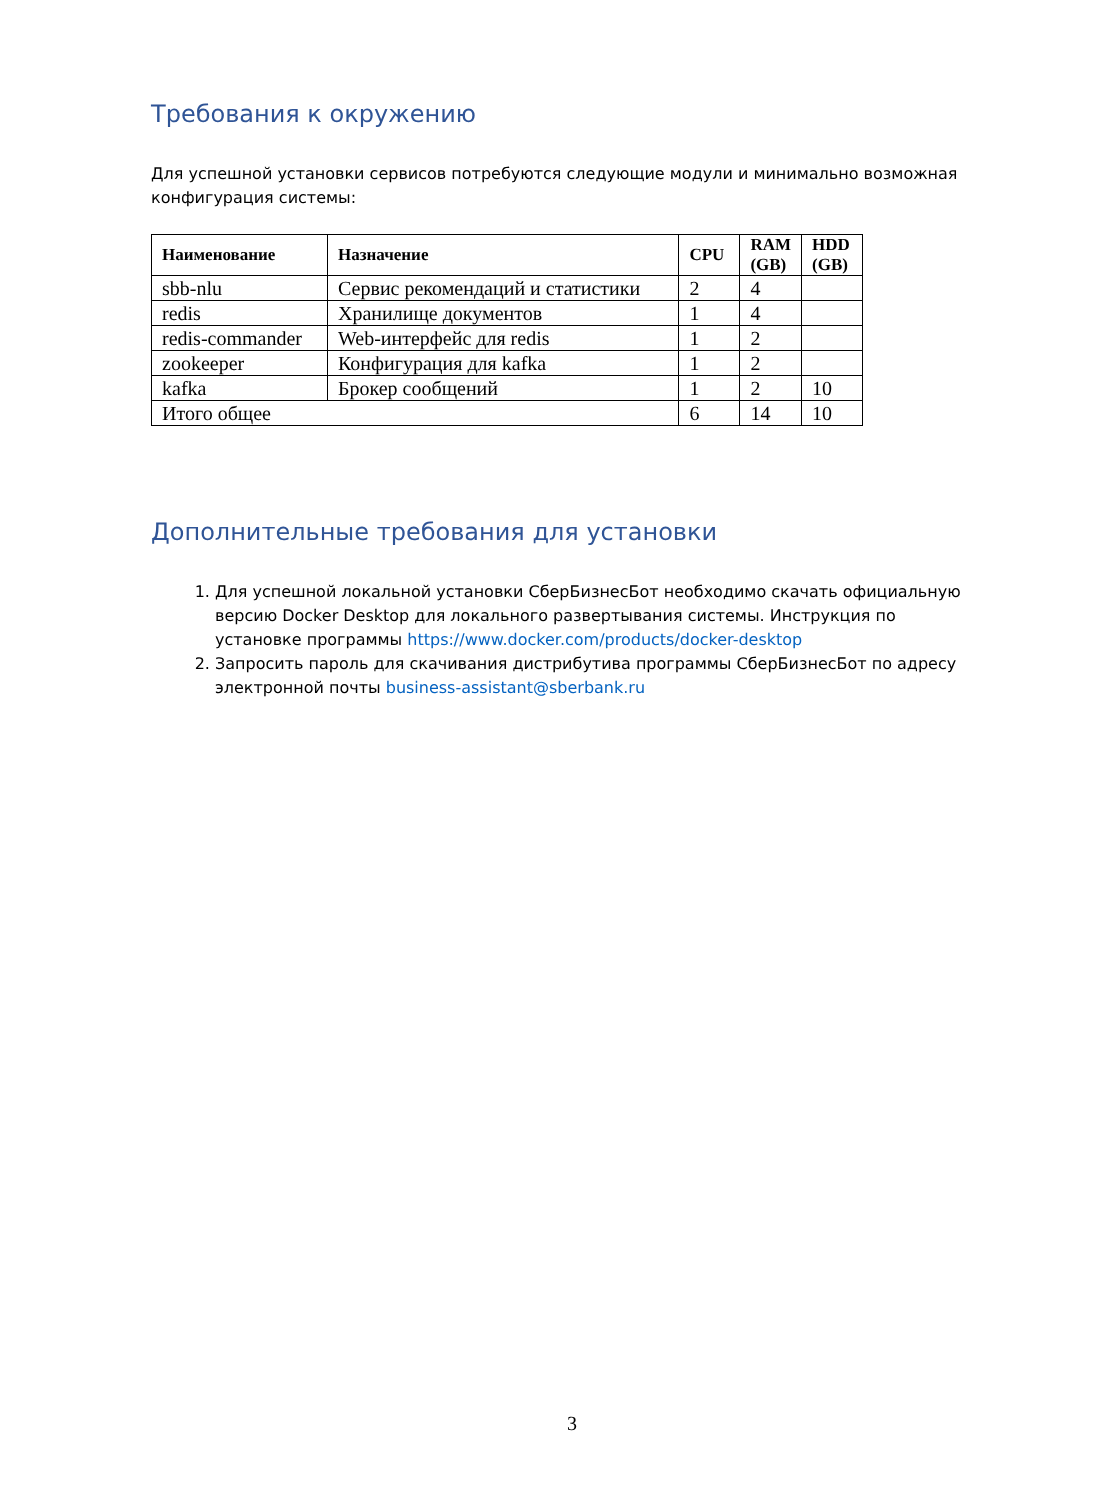Требования к окружению
Для успешной установки сервисов потребуются следующие модули и минимально возможная конфигурация системы:
| Наименование | Назначение | CPU | RAM (GB) | HDD (GB) |
| --- | --- | --- | --- | --- |
| sbb-nlu | Сервис рекомендаций и статистики | 2 | 4 | |
| redis | Хранилище документов | 1 | 4 | |
| redis-commander | Web-интерфейс для redis | 1 | 2 | |
| zookeeper | Конфигурация для kafka | 1 | 2 | |
| kafka | Брокер сообщений | 1 | 2 | 10 |
| Итого общее | | 6 | 14 | 10 |
Дополнительные требования для установки
1. Для успешной локальной установки СберБизнесБот необходимо скачать официальную версию Docker Desktop для локального развертывания системы. Инструкция по установке программы https://www.docker.com/products/docker-desktop
2. Запросить пароль для скачивания дистрибутива программы СберБизнесБот по адресу электронной почты business-assistant@sberbank.ru
3